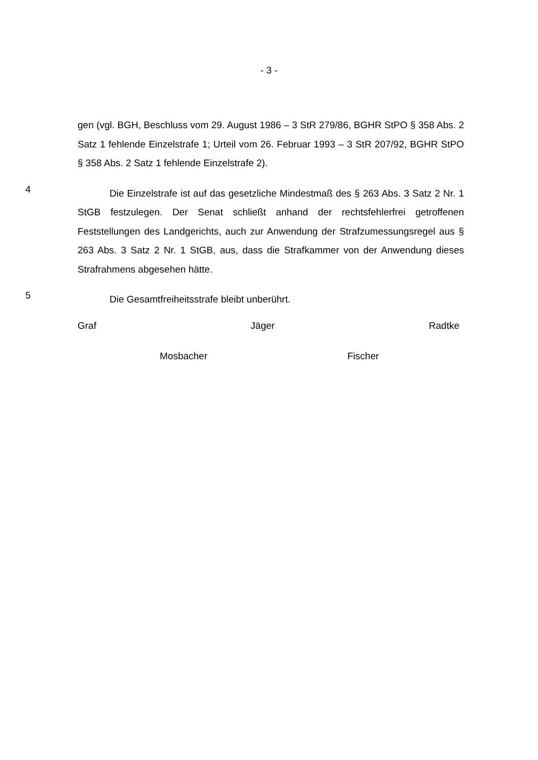- 3 -
gen (vgl. BGH, Beschluss vom 29. August 1986 – 3 StR 279/86, BGHR StPO § 358 Abs. 2 Satz 1 fehlende Einzelstrafe 1; Urteil vom 26. Februar 1993 – 3 StR 207/92, BGHR StPO § 358 Abs. 2 Satz 1 fehlende Einzelstrafe 2).
4
Die Einzelstrafe ist auf das gesetzliche Mindestmaß des § 263 Abs. 3 Satz 2 Nr. 1 StGB festzulegen. Der Senat schließt anhand der rechtsfehlerfrei getroffenen Feststellungen des Landgerichts, auch zur Anwendung der Strafzumessungsregel aus § 263 Abs. 3 Satz 2 Nr. 1 StGB, aus, dass die Strafkammer von der Anwendung dieses Strafrahmens abgesehen hätte.
5
Die Gesamtfreiheitsstrafe bleibt unberührt.
Graf Jäger Radtke
Mosbacher Fischer